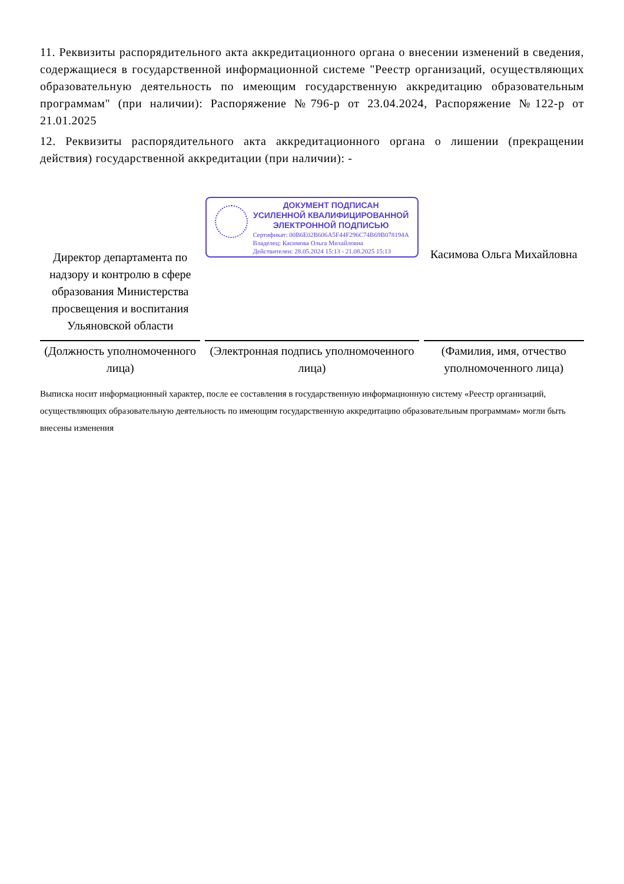11. Реквизиты распорядительного акта аккредитационного органа о внесении изменений в сведения, содержащиеся в государственной информационной системе "Реестр организаций, осуществляющих образовательную деятельность по имеющим государственную аккредитацию образовательным программам" (при наличии): Распоряжение №796-р от 23.04.2024, Распоряжение №122-р от 21.01.2025
12. Реквизиты распорядительного акта аккредитационного органа о лишении (прекращении действия) государственной аккредитации (при наличии): -
| Директор департамента по надзору и контролю в сфере образования Министерства просвещения и воспитания Ульяновской области | ДОКУМЕНТ ПОДПИСАН УСИЛЕННОЙ КВАЛИФИЦИРОВАННОЙ ЭЛЕКТРОННОЙ ПОДПИСЬЮ Сертификат: 00B6E02B606A5F44F296C74B69B078194A Владелец: Касимова Ольга Михайловна Действителен: 28.05.2024 15:13 - 21.08.2025 15:13 | Касимова Ольга Михайловна |
| (Должность уполномоченного лица) | (Электронная подпись уполномоченного лица) | (Фамилия, имя, отчество уполномоченного лица) |
Выписка носит информационный характер, после ее составления в государственную информационную систему «Реестр организаций, осуществляющих образовательную деятельность по имеющим государственную аккредитацию образовательным программам» могли быть внесены изменения